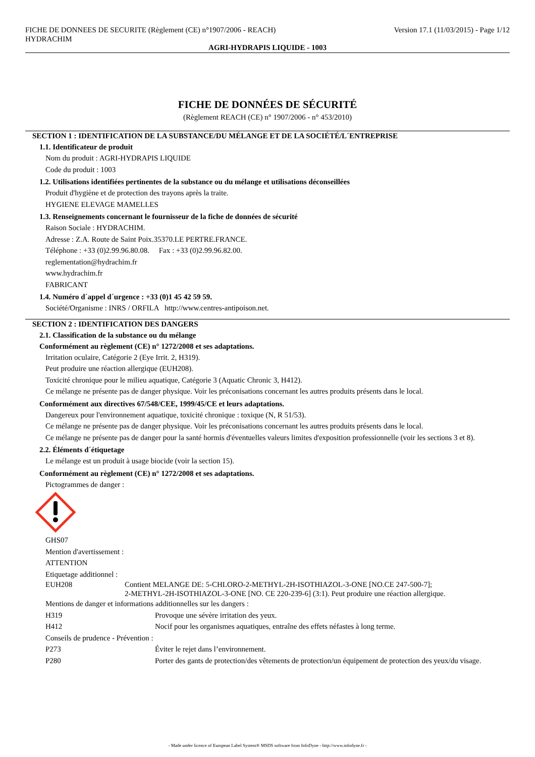FICHE DE DONNEES DE SECURITE (Règlement (CE) n°1907/2006 - REACH)
HYDRACHIM
Version 17.1 (11/03/2015) - Page 1/12
AGRI-HYDRAPIS LIQUIDE - 1003
FICHE DE DONNÉES DE SÉCURITÉ
(Règlement REACH (CE) n° 1907/2006 - n° 453/2010)
SECTION 1 : IDENTIFICATION DE LA SUBSTANCE/DU MÉLANGE ET DE LA SOCIÉTÉ/L´ENTREPRISE
1.1. Identificateur de produit
Nom du produit : AGRI-HYDRAPIS LIQUIDE
Code du produit : 1003
1.2. Utilisations identifiées pertinentes de la substance ou du mélange et utilisations déconseillées
Produit d'hygiène et de protection des trayons après la traite.
HYGIENE ELEVAGE MAMELLES
1.3. Renseignements concernant le fournisseur de la fiche de données de sécurité
Raison Sociale : HYDRACHIM.
Adresse : Z.A. Route de Saint Poix.35370.LE PERTRE.FRANCE.
Téléphone : +33 (0)2.99.96.80.08. Fax : +33 (0)2.99.96.82.00.
reglementation@hydrachim.fr
www.hydrachim.fr
FABRICANT
1.4. Numéro d´appel d´urgence : +33 (0)1 45 42 59 59.
Société/Organisme : INRS / ORFILA http://www.centres-antipoison.net.
SECTION 2 : IDENTIFICATION DES DANGERS
2.1. Classification de la substance ou du mélange
Conformément au règlement (CE) n° 1272/2008 et ses adaptations.
Irritation oculaire, Catégorie 2 (Eye Irrit. 2, H319).
Peut produire une réaction allergique (EUH208).
Toxicité chronique pour le milieu aquatique, Catégorie 3 (Aquatic Chronic 3, H412).
Ce mélange ne présente pas de danger physique. Voir les préconisations concernant les autres produits présents dans le local.
Conformément aux directives 67/548/CEE, 1999/45/CE et leurs adaptations.
Dangereux pour l'environnement aquatique, toxicité chronique : toxique (N, R 51/53).
Ce mélange ne présente pas de danger physique. Voir les préconisations concernant les autres produits présents dans le local.
Ce mélange ne présente pas de danger pour la santé hormis d'éventuelles valeurs limites d'exposition professionnelle (voir les sections 3 et 8).
2.2. Éléments d´étiquetage
Le mélange est un produit à usage biocide (voir la section 15).
Conformément au règlement (CE) n° 1272/2008 et ses adaptations.
Pictogrammes de danger :
GHS07
Mention d'avertissement :
ATTENTION
Etiquetage additionnel :
EUH208 Contient MELANGE DE: 5-CHLORO-2-METHYL-2H-ISOTHIAZOL-3-ONE [NO.CE 247-500-7];
2-METHYL-2H-ISOTHIAZOL-3-ONE [NO. CE 220-239-6] (3:1). Peut produire une réaction allergique.
Mentions de danger et informations additionnelles sur les dangers :
H319 Provoque une sévère irritation des yeux.
H412 Nocif pour les organismes aquatiques, entraîne des effets néfastes à long terme.
Conseils de prudence - Prévention :
P273 Éviter le rejet dans l’environnement.
P280 Porter des gants de protection/des vêtements de protection/un équipement de protection des yeux/du visage.
- Made under licence of European Label System® MSDS software from InfoDyne - http://www.infodyne.fr -